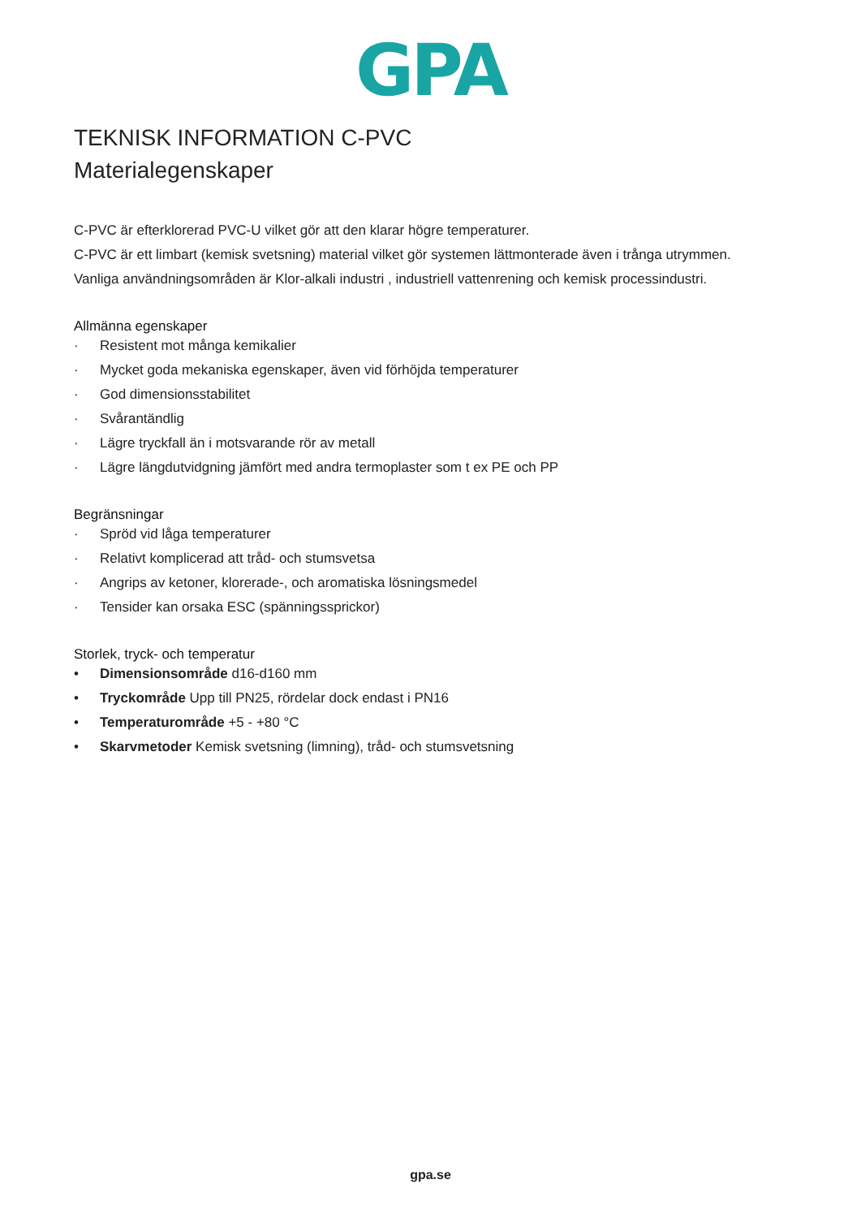GPA
TEKNISK INFORMATION C-PVC
Materialegenskaper
C-PVC är efterklorerad PVC-U vilket gör att den klarar högre temperaturer.
C-PVC är ett limbart (kemisk svetsning) material vilket gör systemen lättmonterade även i trånga utrymmen.
Vanliga användningsområden är Klor-alkali industri , industriell vattenrening och kemisk processindustri.
Allmänna egenskaper
· Resistent mot många kemikalier
· Mycket goda mekaniska egenskaper, även vid förhöjda temperaturer
· God dimensionsstabilitet
· Svårantändlig
· Lägre tryckfall än i motsvarande rör av metall
· Lägre längdutvidgning jämfört med andra termoplaster som t ex PE och PP
Begränsningar
· Spröd vid låga temperaturer
· Relativt komplicerad att tråd- och stumsvetsa
· Angrips av ketoner, klorerade-, och aromatiska lösningsmedel
· Tensider kan orsaka ESC (spänningssprickor)
Storlek, tryck- och temperatur
• Dimensionsområde d16-d160 mm
• Tryckområde Upp till PN25, rördelar dock endast i PN16
• Temperaturområde +5 - +80 °C
• Skarvmetoder Kemisk svetsning (limning), tråd- och stumsvetsning
gpa.se